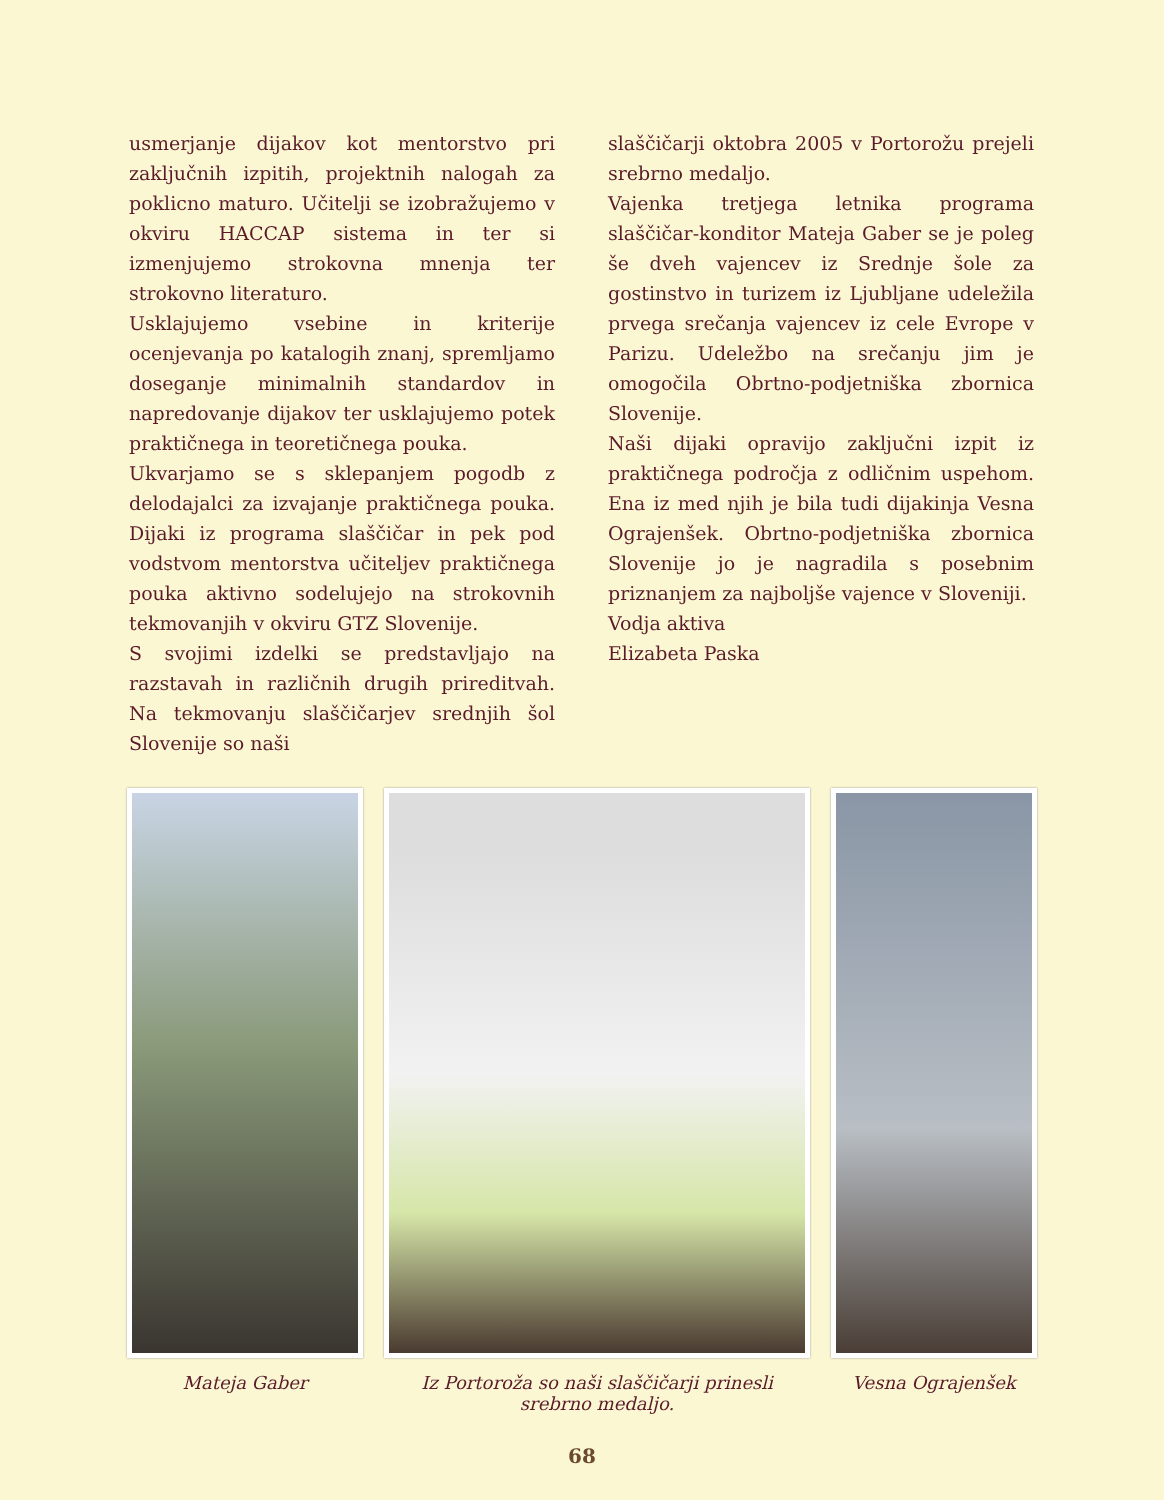usmerjanje dijakov kot mentorstvo pri zaključnih izpitih, projektnih nalogah za poklicno maturo. Učitelji se izobražujemo v okviru HACCAP sistema in ter si izmenjujemo strokovna mnenja ter strokovno literaturo.
Usklajujemo vsebine in kriterije ocenjevanja po katalogih znanj, spremljamo doseganje minimalnih standardov in napredovanje dijakov ter usklajujemo potek praktičnega in teoretičnega pouka.
Ukvarjamo se s sklepanjem pogodb z delodajalci za izvajanje praktičnega pouka. Dijaki iz programa slaščičar in pek pod vodstvom mentorstva učiteljev praktičnega pouka aktivno sodelujejo na strokovnih tekmovanjih v okviru GTZ Slovenije.
S svojimi izdelki se predstavljajo na razstavah in različnih drugih prireditvah. Na tekmovanju slaščičarjev srednjih šol Slovenije so naši
slaščičarji oktobra 2005 v Portorožu prejeli srebrno medaljo.
Vajenka tretjega letnika programa slaščičar-konditor Mateja Gaber se je poleg še dveh vajencev iz Srednje šole za gostinstvo in turizem iz Ljubljane udeležila prvega srečanja vajencev iz cele Evrope v Parizu. Udeležbo na srečanju jim je omogočila Obrtno-podjetniška zbornica Slovenije.
Naši dijaki opravijo zaključni izpit iz praktičnega področja z odličnim uspehom. Ena iz med njih je bila tudi dijakinja Vesna Ograjenšek. Obrtno-podjetniška zbornica Slovenije jo je nagradila s posebnim priznanjem za najboljše vajence v Sloveniji.
Vodja aktiva
Elizabeta Paska
Mateja Gaber Iz Portoroža so naši slaščičarji prinesli srebrno medaljo.
Vesna Ograjenšek
68